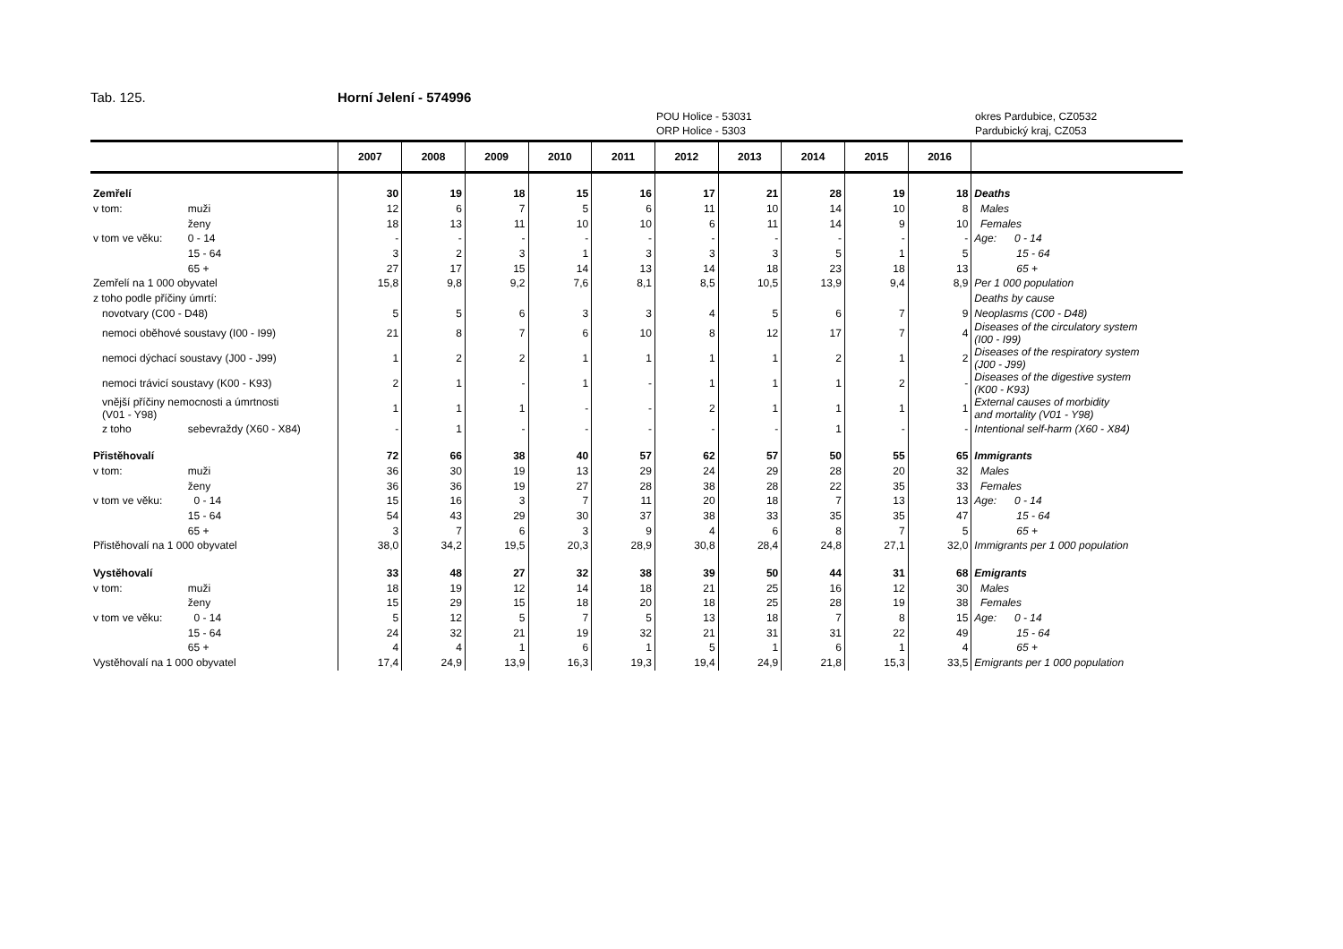Tab. 125. Horní Jelení - 574996
POU Holice - 53031
ORP Holice - 5303
okres Pardubice, CZ0532
Pardubický kraj, CZ053
| | | 2007 | 2008 | 2009 | 2010 | 2011 | 2012 | 2013 | 2014 | 2015 | 2016 | |
| --- | --- | --- | --- | --- | --- | --- | --- | --- | --- | --- | --- | --- |
| Zemřelí | | 30 | 19 | 18 | 15 | 16 | 17 | 21 | 28 | 19 | 18 | Deaths |
| v tom: | muži | 12 | 6 | 7 | 5 | 6 | 11 | 10 | 14 | 10 | 8 | Males |
| | ženy | 18 | 13 | 11 | 10 | 10 | 6 | 11 | 14 | 9 | 10 | Females |
| v tom ve věku: | 0 - 14 | - | - | - | - | - | - | - | - | - | - | Age: 0 - 14 |
| | 15 - 64 | 3 | 2 | 3 | 1 | 3 | 3 | 3 | 5 | 1 | 5 | 15 - 64 |
| | 65 + | 27 | 17 | 15 | 14 | 13 | 14 | 18 | 23 | 18 | 13 | 65 + |
| Zemřelí na 1 000 obyvatel | | 15,8 | 9,8 | 9,2 | 7,6 | 8,1 | 8,5 | 10,5 | 13,9 | 9,4 | 8,9 | Per 1 000 population |
| z toho podle příčiny úmrtí: | | | | | | | | | | | | Deaths by cause |
| novotvary (C00 - D48) | | 5 | 5 | 6 | 3 | 3 | 4 | 5 | 6 | 7 | 9 | Neoplasms (C00 - D48) |
| nemoci oběhové soustavy (I00 - I99) | | 21 | 8 | 7 | 6 | 10 | 8 | 12 | 17 | 7 | 4 | Diseases of the circulatory system (I00 - I99) |
| nemoci dýchací soustavy (J00 - J99) | | 1 | 2 | 2 | 1 | 1 | 1 | 1 | 2 | 1 | 2 | Diseases of the respiratory system (J00 - J99) |
| nemoci trávicí soustavy (K00 - K93) | | 2 | 1 | - | 1 | - | 1 | 1 | 1 | 2 | - | Diseases of the digestive system (K00 - K93) |
| vnější příčiny nemocnosti a úmrtnosti (V01 - Y98) | | 1 | 1 | 1 | - | - | 2 | 1 | 1 | 1 | 1 | External causes of morbidity and mortality (V01 - Y98) |
| z toho | sebevraždy (X60 - X84) | - | 1 | - | - | - | - | - | 1 | - | - | Intentional self-harm (X60 - X84) |
| Přistěhovalí | | 72 | 66 | 38 | 40 | 57 | 62 | 57 | 50 | 55 | 65 | Immigrants |
| v tom: | muži | 36 | 30 | 19 | 13 | 29 | 24 | 29 | 28 | 20 | 32 | Males |
| | ženy | 36 | 36 | 19 | 27 | 28 | 38 | 28 | 22 | 35 | 33 | Females |
| v tom ve věku: | 0 - 14 | 15 | 16 | 3 | 7 | 11 | 20 | 18 | 7 | 13 | 13 | Age: 0 - 14 |
| | 15 - 64 | 54 | 43 | 29 | 30 | 37 | 38 | 33 | 35 | 35 | 47 | 15 - 64 |
| | 65 + | 3 | 7 | 6 | 3 | 9 | 4 | 6 | 8 | 7 | 5 | 65 + |
| Přistěhovalí na 1 000 obyvatel | | 38,0 | 34,2 | 19,5 | 20,3 | 28,9 | 30,8 | 28,4 | 24,8 | 27,1 | 32,0 | Immigrants per 1 000 population |
| Vystěhovalí | | 33 | 48 | 27 | 32 | 38 | 39 | 50 | 44 | 31 | 68 | Emigrants |
| v tom: | muži | 18 | 19 | 12 | 14 | 18 | 21 | 25 | 16 | 12 | 30 | Males |
| | ženy | 15 | 29 | 15 | 18 | 20 | 18 | 25 | 28 | 19 | 38 | Females |
| v tom ve věku: | 0 - 14 | 5 | 12 | 5 | 7 | 5 | 13 | 18 | 7 | 8 | 15 | Age: 0 - 14 |
| | 15 - 64 | 24 | 32 | 21 | 19 | 32 | 21 | 31 | 31 | 22 | 49 | 15 - 64 |
| | 65 + | 4 | 4 | 1 | 6 | 1 | 5 | 1 | 6 | 1 | 4 | 65 + |
| Vystěhovalí na 1 000 obyvatel | | 17,4 | 24,9 | 13,9 | 16,3 | 19,3 | 19,4 | 24,9 | 21,8 | 15,3 | 33,5 | Emigrants per 1 000 population |